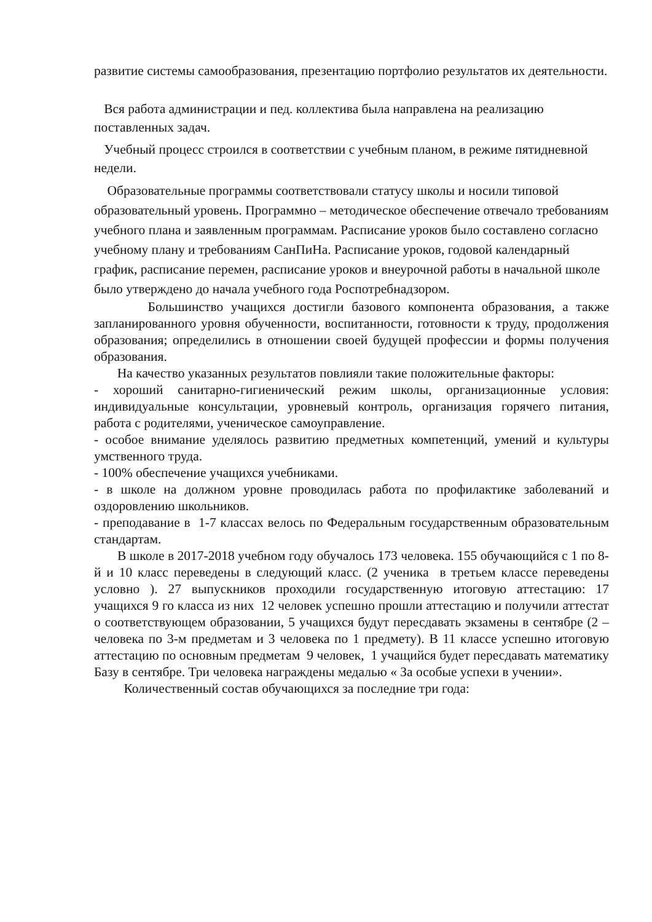развитие системы самообразования, презентацию портфолио результатов их деятельности.
Вся работа администрации и пед. коллектива была направлена на реализацию поставленных задач.
Учебный процесс строился в соответствии с учебным планом, в режиме пятидневной недели.
Образовательные программы соответствовали статусу школы и носили типовой образовательный уровень. Программно – методическое обеспечение отвечало требованиям учебного плана и заявленным программам. Расписание уроков было составлено согласно учебному плану и требованиям СанПиНа. Расписание уроков, годовой календарный график, расписание перемен, расписание уроков и внеурочной работы в начальной школе было утверждено до начала учебного года Роспотребнадзором.
Большинство учащихся достигли базового компонента образования, а также запланированного уровня обученности, воспитанности, готовности к труду, продолжения образования; определились в отношении своей будущей профессии и формы получения образования.
На качество указанных результатов повлияли такие положительные факторы:
- хороший санитарно-гигиенический режим школы, организационные условия: индивидуальные консультации, уровневый контроль, организация горячего питания, работа с родителями, ученическое самоуправление.
- особое внимание уделялось развитию предметных компетенций, умений и культуры умственного труда.
- 100% обеспечение учащихся учебниками.
- в школе на должном уровне проводилась работа по профилактике заболеваний и оздоровлению школьников.
- преподавание в 1-7 классах велось по Федеральным государственным образовательным стандартам.
В школе в 2017-2018 учебном году обучалось 173 человека. 155 обучающийся с 1 по 8-й и 10 класс переведены в следующий класс. (2 ученика в третьем классе переведены условно ). 27 выпускников проходили государственную итоговую аттестацию: 17 учащихся 9 го класса из них 12 человек успешно прошли аттестацию и получили аттестат о соответствующем образовании, 5 учащихся будут пересдавать экзамены в сентябре (2 – человека по 3-м предметам и 3 человека по 1 предмету). В 11 классе успешно итоговую аттестацию по основным предметам 9 человек, 1 учащийся будет пересдавать математику Базу в сентябре. Три человека награждены медалью « За особые успехи в учении».
Количественный состав обучающихся за последние три года: